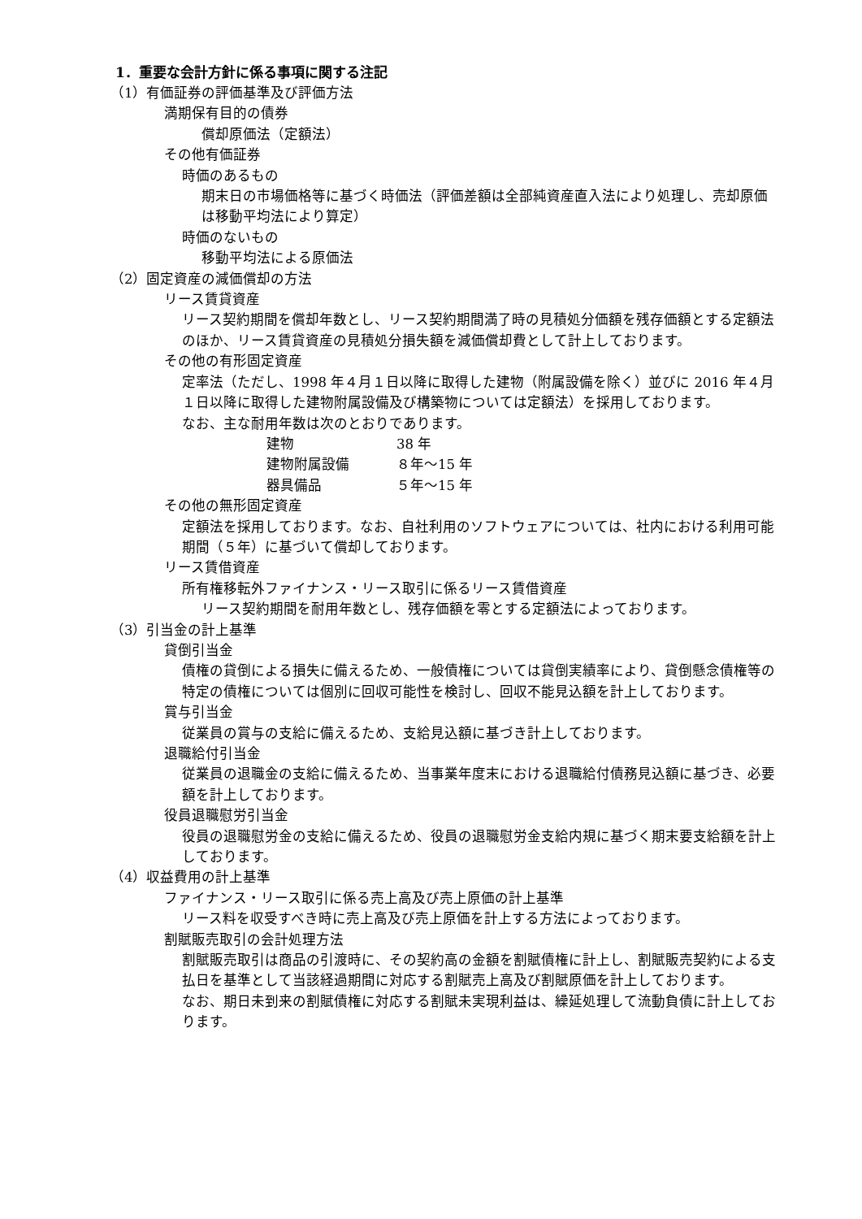1．重要な会計方針に係る事項に関する注記
（1）有価証券の評価基準及び評価方法
満期保有目的の債券
償却原価法（定額法）
その他有価証券
時価のあるもの
期末日の市場価格等に基づく時価法（評価差額は全部純資産直入法により処理し、売却原価は移動平均法により算定）
時価のないもの
移動平均法による原価法
（2）固定資産の減価償却の方法
リース賃貸資産
リース契約期間を償却年数とし、リース契約期間満了時の見積処分価額を残存価額とする定額法のほか、リース賃貸資産の見積処分損失額を減価償却費として計上しております。
その他の有形固定資産
定率法（ただし、1998 年４月１日以降に取得した建物（附属設備を除く）並びに 2016 年４月１日以降に取得した建物附属設備及び構築物については定額法）を採用しております。
なお、主な耐用年数は次のとおりであります。
| 建物 | 38 年 |
| 建物附属設備 | ８年～15 年 |
| 器具備品 | ５年～15 年 |
その他の無形固定資産
定額法を採用しております。なお、自社利用のソフトウェアについては、社内における利用可能期間（５年）に基づいて償却しております。
リース賃借資産
所有権移転外ファイナンス・リース取引に係るリース賃借資産
リース契約期間を耐用年数とし、残存価額を零とする定額法によっております。
（3）引当金の計上基準
貸倒引当金
債権の貸倒による損失に備えるため、一般債権については貸倒実績率により、貸倒懸念債権等の特定の債権については個別に回収可能性を検討し、回収不能見込額を計上しております。
賞与引当金
従業員の賞与の支給に備えるため、支給見込額に基づき計上しております。
退職給付引当金
従業員の退職金の支給に備えるため、当事業年度末における退職給付債務見込額に基づき、必要額を計上しております。
役員退職慰労引当金
役員の退職慰労金の支給に備えるため、役員の退職慰労金支給内規に基づく期末要支給額を計上しております。
（4）収益費用の計上基準
ファイナンス・リース取引に係る売上高及び売上原価の計上基準
リース料を収受すべき時に売上高及び売上原価を計上する方法によっております。
割賦販売取引の会計処理方法
割賦販売取引は商品の引渡時に、その契約高の金額を割賦債権に計上し、割賦販売契約による支払日を基準として当該経過期間に対応する割賦売上高及び割賦原価を計上しております。
なお、期日未到来の割賦債権に対応する割賦未実現利益は、繰延処理して流動負債に計上しております。